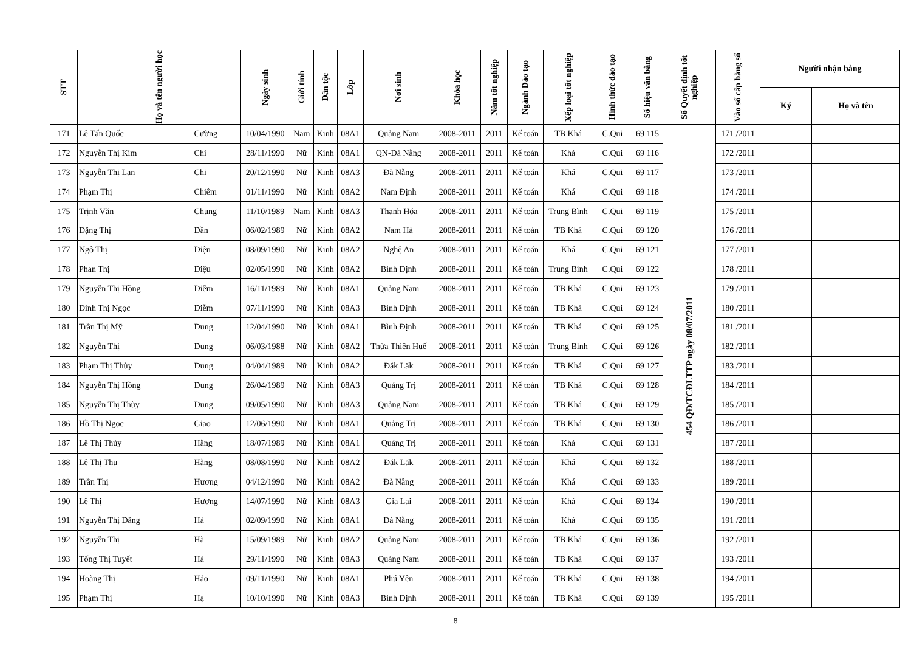| STT | Họ và tên người học | | Ngày sinh | Giới tính | Dân tộc | Lớp | Nơi sinh | Khóa học | Năm tốt nghiệp | Ngành Đào tạo | Xếp loại tốt nghiệp | Hình thức đào tạo | Số hiệu văn bằng | Số Quyết định tốt nghiệp | Vào số cấp bằng số | Người nhận bằng | |
| --- | --- | --- | --- | --- | --- | --- | --- | --- | --- | --- | --- | --- | --- | --- | --- | --- | --- |
| | | | | | | | | | | | | | | | | Ký | Họ và tên |
| 171 | Lê Tấn Quốc | Cường | 10/04/1990 | Nam | Kinh | 08A1 | Quảng Nam | 2008-2011 | 2011 | Kế toán | TB Khá | C.Qui | 69 115 | 454 QĐ/TCĐLTTP ngày 08/07/2011 | 171 /2011 | | |
| 172 | Nguyễn Thị Kim | Chi | 28/11/1990 | Nữ | Kinh | 08A1 | QN-Đà Nẵng | 2008-2011 | 2011 | Kế toán | Khá | C.Qui | 69 116 | | 172 /2011 | | |
| 173 | Nguyễn Thị Lan | Chi | 20/12/1990 | Nữ | Kinh | 08A3 | Đà Nẵng | 2008-2011 | 2011 | Kế toán | Khá | C.Qui | 69 117 | | 173 /2011 | | |
| 174 | Phạm Thị | Chiêm | 01/11/1990 | Nữ | Kinh | 08A2 | Nam Định | 2008-2011 | 2011 | Kế toán | Khá | C.Qui | 69 118 | | 174 /2011 | | |
| 175 | Trịnh Văn | Chung | 11/10/1989 | Nam | Kinh | 08A3 | Thanh Hóa | 2008-2011 | 2011 | Kế toán | Trung Bình | C.Qui | 69 119 | | 175 /2011 | | |
| 176 | Đặng Thị | Dần | 06/02/1989 | Nữ | Kinh | 08A2 | Nam Hà | 2008-2011 | 2011 | Kế toán | TB Khá | C.Qui | 69 120 | | 176 /2011 | | |
| 177 | Ngô Thị | Diện | 08/09/1990 | Nữ | Kinh | 08A2 | Nghệ An | 2008-2011 | 2011 | Kế toán | Khá | C.Qui | 69 121 | | 177 /2011 | | |
| 178 | Phan Thị | Diệu | 02/05/1990 | Nữ | Kinh | 08A2 | Bình Định | 2008-2011 | 2011 | Kế toán | Trung Bình | C.Qui | 69 122 | | 178 /2011 | | |
| 179 | Nguyễn Thị Hồng | Diễm | 16/11/1989 | Nữ | Kinh | 08A1 | Quảng Nam | 2008-2011 | 2011 | Kế toán | TB Khá | C.Qui | 69 123 | | 179 /2011 | | |
| 180 | Đinh Thị Ngọc | Diễm | 07/11/1990 | Nữ | Kinh | 08A3 | Bình Định | 2008-2011 | 2011 | Kế toán | TB Khá | C.Qui | 69 124 | | 180 /2011 | | |
| 181 | Trần Thị Mỹ | Dung | 12/04/1990 | Nữ | Kinh | 08A1 | Bình Định | 2008-2011 | 2011 | Kế toán | TB Khá | C.Qui | 69 125 | | 181 /2011 | | |
| 182 | Nguyễn Thị | Dung | 06/03/1988 | Nữ | Kinh | 08A2 | Thừa Thiên Huế | 2008-2011 | 2011 | Kế toán | Trung Bình | C.Qui | 69 126 | | 182 /2011 | | |
| 183 | Phạm Thị Thùy | Dung | 04/04/1989 | Nữ | Kinh | 08A2 | Đăk Lăk | 2008-2011 | 2011 | Kế toán | TB Khá | C.Qui | 69 127 | | 183 /2011 | | |
| 184 | Nguyễn Thị Hồng | Dung | 26/04/1989 | Nữ | Kinh | 08A3 | Quảng Trị | 2008-2011 | 2011 | Kế toán | TB Khá | C.Qui | 69 128 | | 184 /2011 | | |
| 185 | Nguyễn Thị Thùy | Dung | 09/05/1990 | Nữ | Kinh | 08A3 | Quảng Nam | 2008-2011 | 2011 | Kế toán | TB Khá | C.Qui | 69 129 | | 185 /2011 | | |
| 186 | Hồ Thị Ngọc | Giao | 12/06/1990 | Nữ | Kinh | 08A1 | Quảng Trị | 2008-2011 | 2011 | Kế toán | TB Khá | C.Qui | 69 130 | | 186 /2011 | | |
| 187 | Lê Thị Thúy | Hằng | 18/07/1989 | Nữ | Kinh | 08A1 | Quảng Trị | 2008-2011 | 2011 | Kế toán | Khá | C.Qui | 69 131 | | 187 /2011 | | |
| 188 | Lê Thị Thu | Hằng | 08/08/1990 | Nữ | Kinh | 08A2 | Đăk Lăk | 2008-2011 | 2011 | Kế toán | Khá | C.Qui | 69 132 | | 188 /2011 | | |
| 189 | Trần Thị | Hương | 04/12/1990 | Nữ | Kinh | 08A2 | Đà Nẵng | 2008-2011 | 2011 | Kế toán | Khá | C.Qui | 69 133 | | 189 /2011 | | |
| 190 | Lê Thị | Hương | 14/07/1990 | Nữ | Kinh | 08A3 | Gia Lai | 2008-2011 | 2011 | Kế toán | Khá | C.Qui | 69 134 | | 190 /2011 | | |
| 191 | Nguyễn Thị Đăng | Hà | 02/09/1990 | Nữ | Kinh | 08A1 | Đà Nẵng | 2008-2011 | 2011 | Kế toán | Khá | C.Qui | 69 135 | | 191 /2011 | | |
| 192 | Nguyễn Thị | Hà | 15/09/1989 | Nữ | Kinh | 08A2 | Quảng Nam | 2008-2011 | 2011 | Kế toán | TB Khá | C.Qui | 69 136 | | 192 /2011 | | |
| 193 | Tống Thị Tuyết | Hà | 29/11/1990 | Nữ | Kinh | 08A3 | Quảng Nam | 2008-2011 | 2011 | Kế toán | TB Khá | C.Qui | 69 137 | | 193 /2011 | | |
| 194 | Hoàng Thị | Hảo | 09/11/1990 | Nữ | Kinh | 08A1 | Phú Yên | 2008-2011 | 2011 | Kế toán | TB Khá | C.Qui | 69 138 | | 194 /2011 | | |
| 195 | Phạm Thị | Hạ | 10/10/1990 | Nữ | Kinh | 08A3 | Bình Định | 2008-2011 | 2011 | Kế toán | TB Khá | C.Qui | 69 139 | | 195 /2011 | | |
8